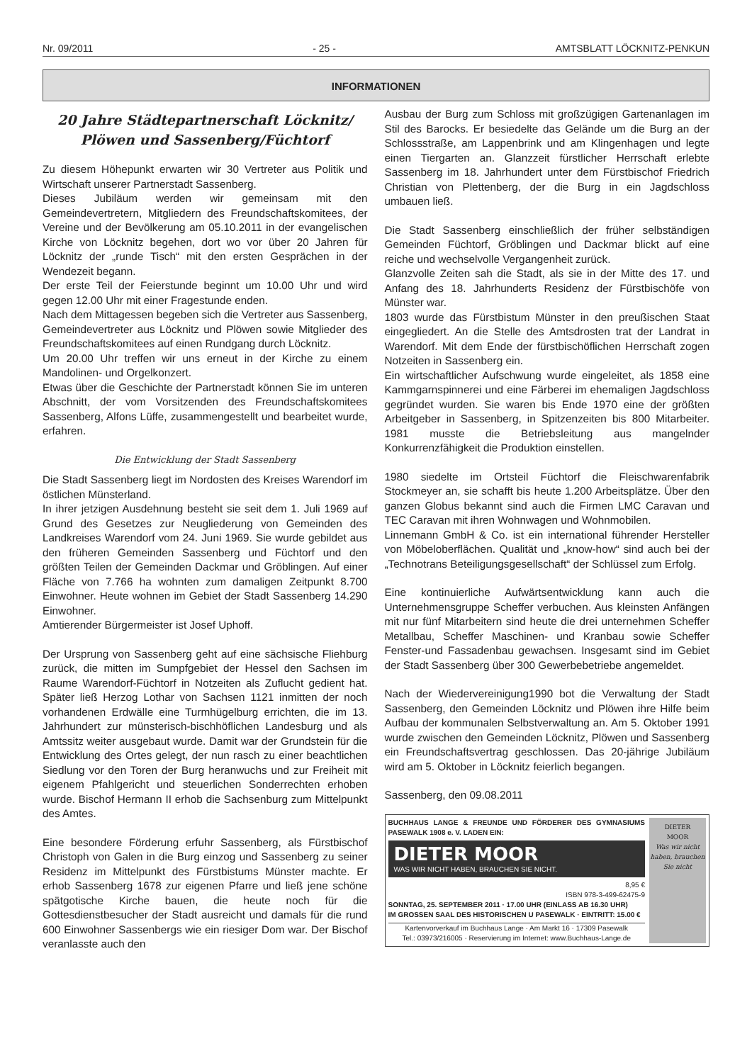Nr. 09/2011 - 25 - AMTSBLATT LÖCKNITZ-PENKUN
INFORMATIONEN
20 Jahre Städtepartnerschaft Löcknitz/ Plöwen und Sassenberg/Füchtorf
Zu diesem Höhepunkt erwarten wir 30 Vertreter aus Politik und Wirtschaft unserer Partnerstadt Sassenberg.
Dieses Jubiläum werden wir gemeinsam mit den Gemeindevertretern, Mitgliedern des Freundschaftskomitees, der Vereine und der Bevölkerung am 05.10.2011 in der evangelischen Kirche von Löcknitz begehen, dort wo vor über 20 Jahren für Löcknitz der „runde Tisch“ mit den ersten Gesprächen in der Wendezeit begann.
Der erste Teil der Feierstunde beginnt um 10.00 Uhr und wird gegen 12.00 Uhr mit einer Fragestunde enden.
Nach dem Mittagessen begeben sich die Vertreter aus Sassenberg, Gemeindevertreter aus Löcknitz und Plöwen sowie Mitglieder des Freundschaftskomitees auf einen Rundgang durch Löcknitz.
Um 20.00 Uhr treffen wir uns erneut in der Kirche zu einem Mandolinen- und Orgelkonzert.
Etwas über die Geschichte der Partnerstadt können Sie im unteren Abschnitt, der vom Vorsitzenden des Freundschaftskomitees Sassenberg, Alfons Lüffe, zusammengestellt und bearbeitet wurde, erfahren.
Die Entwicklung der Stadt Sassenberg
Die Stadt Sassenberg liegt im Nordosten des Kreises Warendorf im östlichen Münsterland.
In ihrer jetzigen Ausdehnung besteht sie seit dem 1. Juli 1969 auf Grund des Gesetzes zur Neugliederung von Gemeinden des Landkreises Warendorf vom 24. Juni 1969. Sie wurde gebildet aus den früheren Gemeinden Sassenberg und Füchtorf und den größten Teilen der Gemeinden Dackmar und Gröblingen. Auf einer Fläche von 7.766 ha wohnten zum damaligen Zeitpunkt 8.700 Einwohner. Heute wohnen im Gebiet der Stadt Sassenberg 14.290 Einwohner.
Amtierender Bürgermeister ist Josef Uphoff.
Der Ursprung von Sassenberg geht auf eine sächsische Fliehburg zurück, die mitten im Sumpfgebiet der Hessel den Sachsen im Raume Warendorf-Füchtorf in Notzeiten als Zuflucht gedient hat. Später ließ Herzog Lothar von Sachsen 1121 inmitten der noch vorhandenen Erdwälle eine Turmhügelburg errichten, die im 13. Jahrhundert zur münsterisch-bischhöflichen Landesburg und als Amtssitz weiter ausgebaut wurde. Damit war der Grundstein für die Entwicklung des Ortes gelegt, der nun rasch zu einer beachtlichen Siedlung vor den Toren der Burg heranwuchs und zur Freiheit mit eigenem Pfahlgericht und steuerlichen Sonderrechten erhoben wurde. Bischof Hermann II erhob die Sachsenburg zum Mittelpunkt des Amtes.
Eine besondere Förderung erfuhr Sassenberg, als Fürstbischof Christoph von Galen in die Burg einzog und Sassenberg zu seiner Residenz im Mittelpunkt des Fürstbistums Münster machte. Er erhob Sassenberg 1678 zur eigenen Pfarre und ließ jene schöne spätgotische Kirche bauen, die heute noch für die Gottesdienstbesucher der Stadt ausreicht und damals für die rund 600 Einwohner Sassenbergs wie ein riesiger Dom war. Der Bischof veranlasste auch den
Ausbau der Burg zum Schloss mit großzügigen Gartenanlagen im Stil des Barocks. Er besiedelte das Gelände um die Burg an der Schlossstraße, am Lappenbrink und am Klingenhagen und legte einen Tiergarten an. Glanzzeit fürstlicher Herrschaft erlebte Sassenberg im 18. Jahrhundert unter dem Fürstbischof Friedrich Christian von Plettenberg, der die Burg in ein Jagdschloss umbauen ließ.
Die Stadt Sassenberg einschließlich der früher selbständigen Gemeinden Füchtorf, Gröblingen und Dackmar blickt auf eine reiche und wechselvolle Vergangenheit zurück.
Glanzvolle Zeiten sah die Stadt, als sie in der Mitte des 17. und Anfang des 18. Jahrhunderts Residenz der Fürstbischöfe von Münster war.
1803 wurde das Fürstbistum Münster in den preußischen Staat eingegliedert. An die Stelle des Amtsdrosten trat der Landrat in Warendorf. Mit dem Ende der fürstbischöflichen Herrschaft zogen Notzeiten in Sassenberg ein.
Ein wirtschaftlicher Aufschwung wurde eingeleitet, als 1858 eine Kammgarnspinnerei und eine Färberei im ehemaligen Jagdschloss gegründet wurden. Sie waren bis Ende 1970 eine der größten Arbeitgeber in Sassenberg, in Spitzenzeiten bis 800 Mitarbeiter. 1981 musste die Betriebsleitung aus mangelnder Konkurrenzfähigkeit die Produktion einstellen.
1980 siedelte im Ortsteil Füchtorf die Fleischwarenfabrik Stockmeyer an, sie schafft bis heute 1.200 Arbeitsplätze. Über den ganzen Globus bekannt sind auch die Firmen LMC Caravan und TEC Caravan mit ihren Wohnwagen und Wohnmobilen.
Linnemann GmbH & Co. ist ein international führender Hersteller von Möbeloberflächen. Qualität und „know-how“ sind auch bei der „Technotrans Beteiligungsgesellschaft“ der Schlüssel zum Erfolg.
Eine kontinuierliche Aufwärtsentwicklung kann auch die Unternehmensgruppe Scheffer verbuchen. Aus kleinsten Anfängen mit nur fünf Mitarbeitern sind heute die drei unternehmen Scheffer Metallbau, Scheffer Maschinen- und Kranbau sowie Scheffer Fenster-und Fassadenbau gewachsen. Insgesamt sind im Gebiet der Stadt Sassenberg über 300 Gewerbebetriebe angemeldet.
Nach der Wiedervereinigung1990 bot die Verwaltung der Stadt Sassenberg, den Gemeinden Löcknitz und Plöwen ihre Hilfe beim Aufbau der kommunalen Selbstverwaltung an. Am 5. Oktober 1991 wurde zwischen den Gemeinden Löcknitz, Plöwen und Sassenberg ein Freundschaftsvertrag geschlossen. Das 20-jährige Jubiläum wird am 5. Oktober in Löcknitz feierlich begangen.
Sassenberg, den 09.08.2011
BUCHHAUS LANGE & FREUNDE UND FÖRDERER DES GYMNASIUMS PASEWALK 1908 e. V. LADEN EIN:
DIETER MOOR
WAS WIR NICHT HABEN, BRAUCHEN SIE NICHT.
8,95 €
ISBN 978-3-499-62475-9
SONNTAG, 25. SEPTEMBER 2011 · 17.00 UHR (EINLASS AB 16.30 UHR)
IM GROSSEN SAAL DES HISTORISCHEN U PASEWALK · EINTRITT: 15.00 €
Kartenvorverkauf im Buchhaus Lange · Am Markt 16 · 17309 Pasewalk
Tel.: 03973/216005 · Reservierung im Internet: www.Buchhaus-Lange.de
DIETER
MOOR
Was wir nicht haben, brauchen Sie nicht